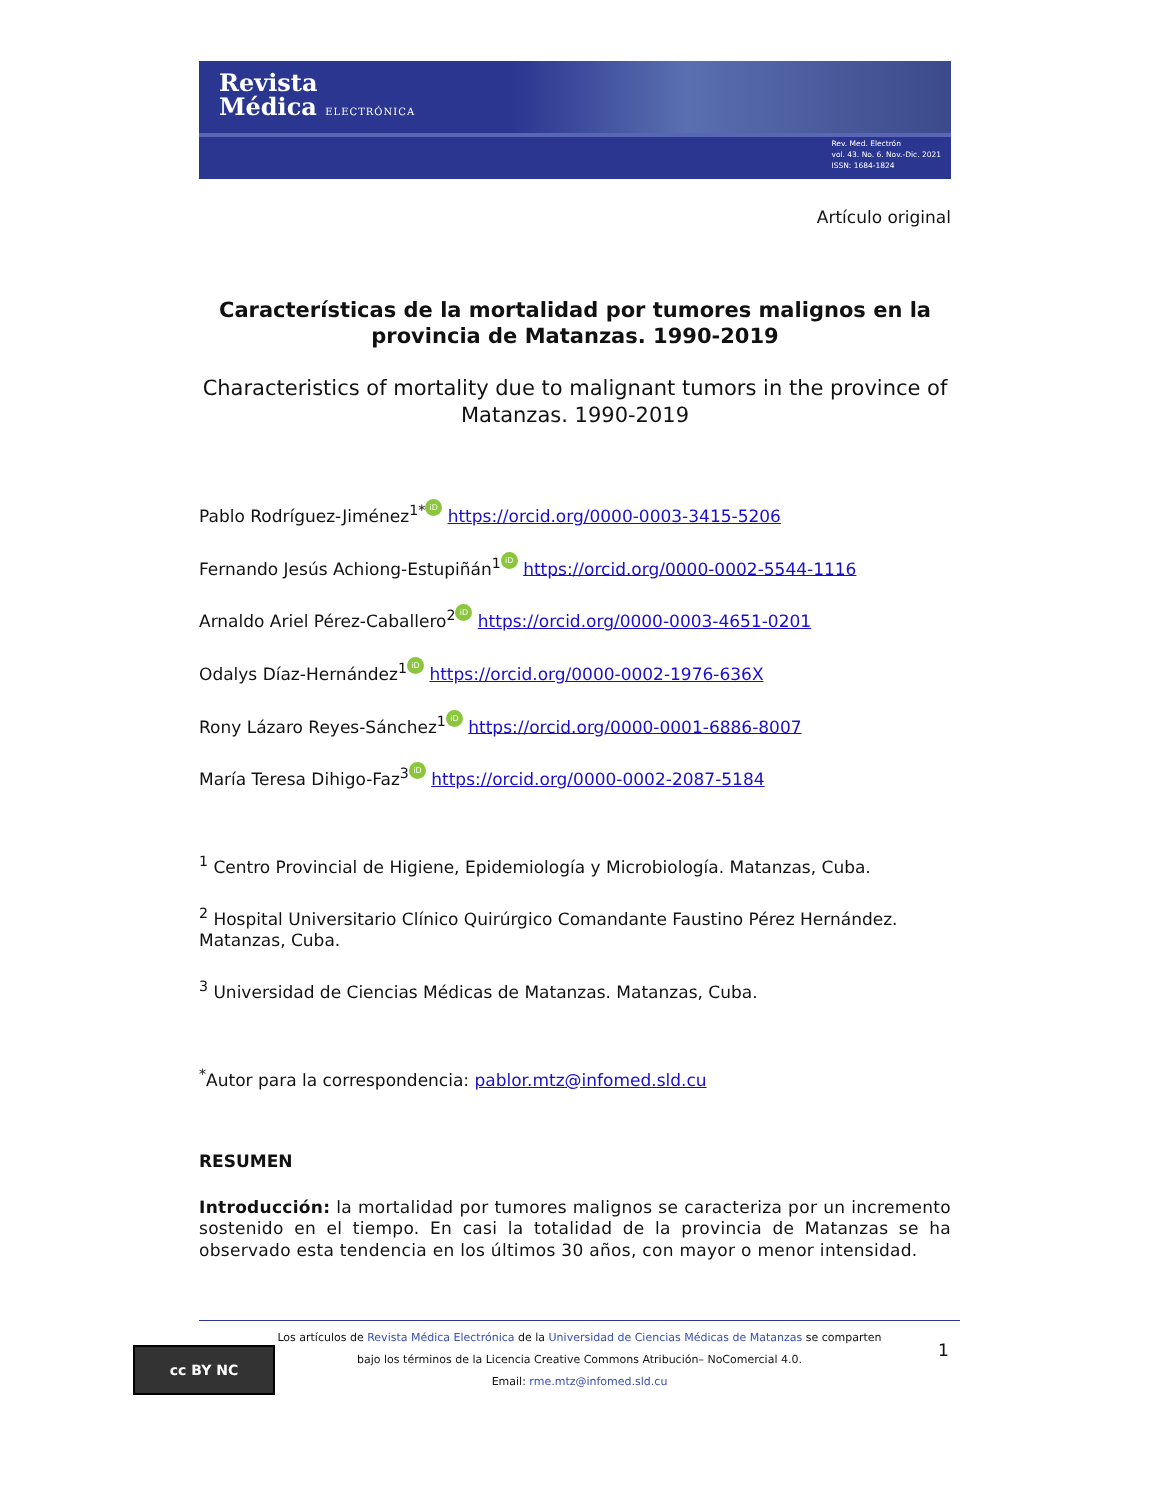Revista
Médica ELECTRÓNICA
Rev. Med. Electrón
vol. 43. No. 6. Nov.-Dic. 2021
ISSN: 1684-1824
Artículo original
Características de la mortalidad por tumores malignos en la provincia de Matanzas. 1990-2019
Characteristics of mortality due to malignant tumors in the province of Matanzas. 1990-2019
Pablo Rodríguez-Jiménez<sup>1*</sup> iD https://orcid.org/0000-0003-3415-5206
Fernando Jesús Achiong-Estupiñán<sup>1</sup> iD https://orcid.org/0000-0002-5544-1116
Arnaldo Ariel Pérez-Caballero<sup>2</sup> iD https://orcid.org/0000-0003-4651-0201
Odalys Díaz-Hernández<sup>1</sup> iD https://orcid.org/0000-0002-1976-636X
Rony Lázaro Reyes-Sánchez<sup>1</sup> iD https://orcid.org/0000-0001-6886-8007
María Teresa Dihigo-Faz<sup>3</sup> iD https://orcid.org/0000-0002-2087-5184
<sup>1</sup> Centro Provincial de Higiene, Epidemiología y Microbiología. Matanzas, Cuba.
<sup>2</sup> Hospital Universitario Clínico Quirúrgico Comandante Faustino Pérez Hernández. Matanzas, Cuba.
<sup>3</sup> Universidad de Ciencias Médicas de Matanzas. Matanzas, Cuba.
<sup>*</sup> Autor para la correspondencia: pablor.mtz@infomed.sld.cu
RESUMEN
Introducción: la mortalidad por tumores malignos se caracteriza por un incremento sostenido en el tiempo. En casi la totalidad de la provincia de Matanzas se ha observado esta tendencia en los últimos 30 años, con mayor o menor intensidad.
cc BY NC
Los artículos de Revista Médica Electrónica de la Universidad de Ciencias Médicas de Matanzas se comparten
bajo los términos de la Licencia Creative Commons Atribución– NoComercial 4.0.
Email: rme.mtz@infomed.sld.cu
1